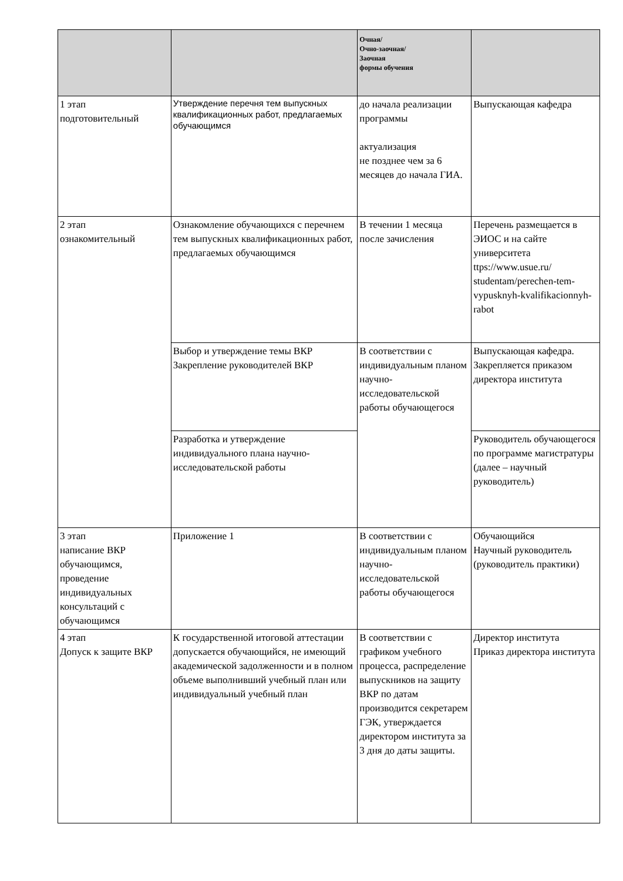| | | Очная/ Очно-заочная/ Заочная формы обучения | |
| --- | --- | --- | --- |
| 1 этап подготовительный | Утверждение перечня тем выпускных квалификационных работ, предлагаемых обучающимся | до начала реализации программы актуализация не позднее чем за 6 месяцев до начала ГИА. | Выпускающая кафедра |
| 2 этап ознакомительный | Ознакомление обучающихся с перечнем тем выпускных квалификационных работ, предлагаемых обучающимся | В течении 1 месяца после зачисления | Перечень размещается в ЭИОС и на сайте университета ttps://www.usue.ru/ studentam/perechen-tem-vypusknyh-kvalifikacionnyh-rabot |
| | Выбор и утверждение темы ВКР Закрепление руководителей ВКР | В соответствии с индивидуальным планом научно-исследовательской работы обучающегося | Выпускающая кафедра. Закрепляется приказом директора института |
| | Разработка и утверждение индивидуального плана научно-исследовательской работы | | Руководитель обучающегося по программе магистратуры (далее – научный руководитель) |
| 3 этап написание ВКР обучающимся, проведение индивидуальных консультаций с обучающимся | Приложение 1 | В соответствии с индивидуальным планом научно-исследовательской работы обучающегося | Обучающийся Научный руководитель (руководитель практики) |
| 4 этап Допуск к защите ВКР | К государственной итоговой аттестации допускается обучающийся, не имеющий академической задолженности и в полном объеме выполнивший учебный план или индивидуальный учебный план | В соответствии с графиком учебного процесса, распределение выпускников на защиту ВКР по датам производится секретарем ГЭК, утверждается директором института за 3 дня до даты защиты. | Директор института Приказ директора института |